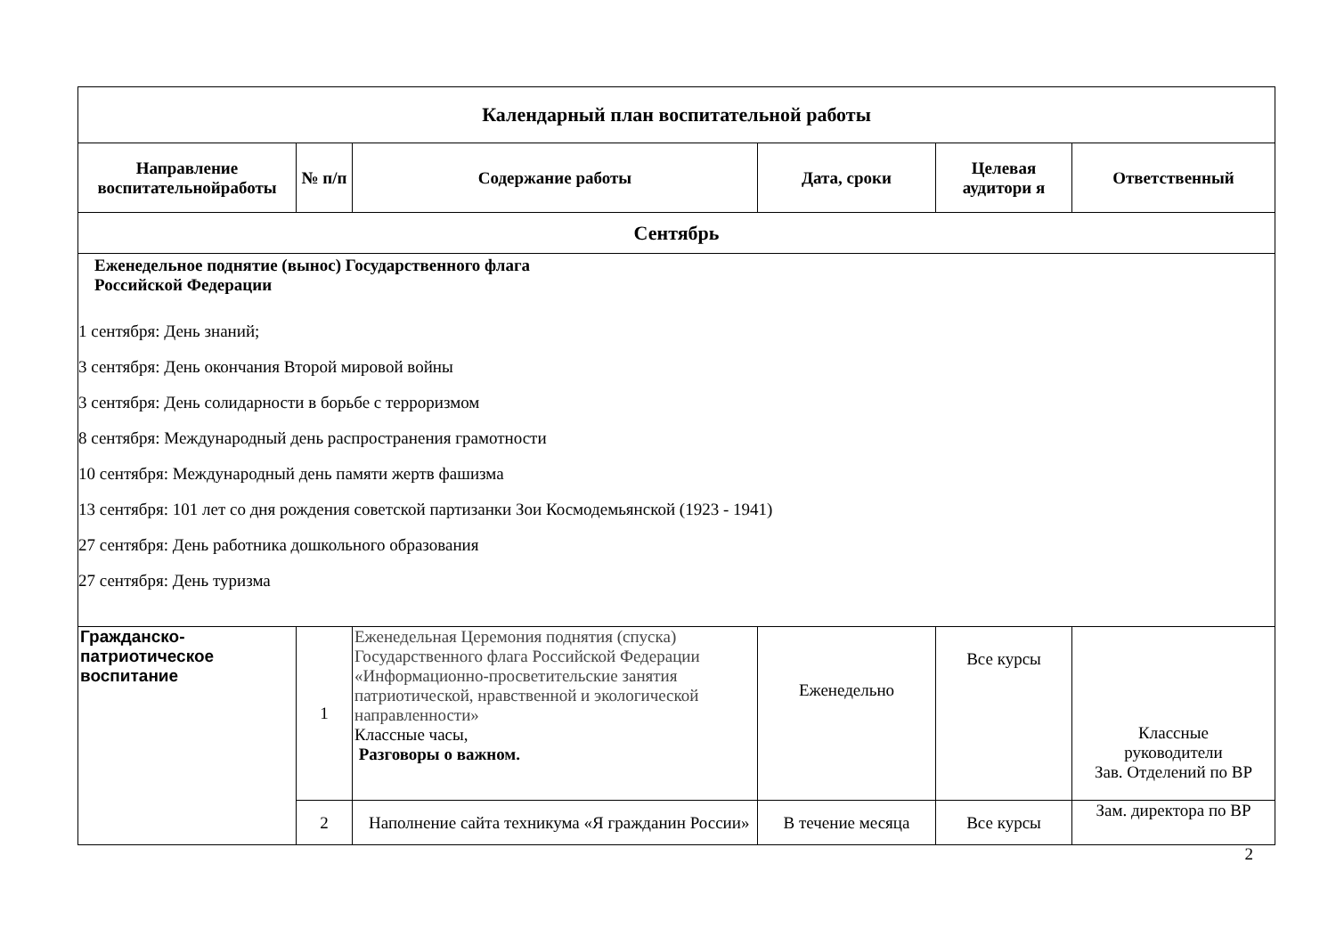| Календарный план воспитательной работы | | | | | |
| --- | --- | --- | --- | --- | --- |
| Направление воспитательнойработы | № п/п | Содержание работы | Дата, сроки | Целевая аудитори я | Ответственный |
| Сентябрь | | | | | |
| Еженедельное поднятие (вынос) Государственного флага Российской Федерации 1 сентября: День знаний; 3 сентября: День окончания Второй мировой войны 3 сентября: День солидарности в борьбе с терроризмом 8 сентября: Международный день распространения грамотности 10 сентября: Международный день памяти жертв фашизма 13 сентября: 101 лет со дня рождения советской партизанки Зои Космодемьянской (1923 - 1941) 27 сентября: День работника дошкольного образования 27 сентября: День туризма | | | | | |
| Гражданско- патриотическое воспитание | 1 | Еженедельная Церемония поднятия (спуска) Государственного флага Российской Федерации «Информационно-просветительские занятия патриотической, нравственной и экологической направленности» Классные часы, Разговоры о важном. | Еженедельно | Все курсы | Классные руководители Зав. Отделений по ВР |
| | 2 | Наполнение сайта техникума «Я гражданин России» | В течение месяца | Все курсы | Зам. директора по ВР |
2